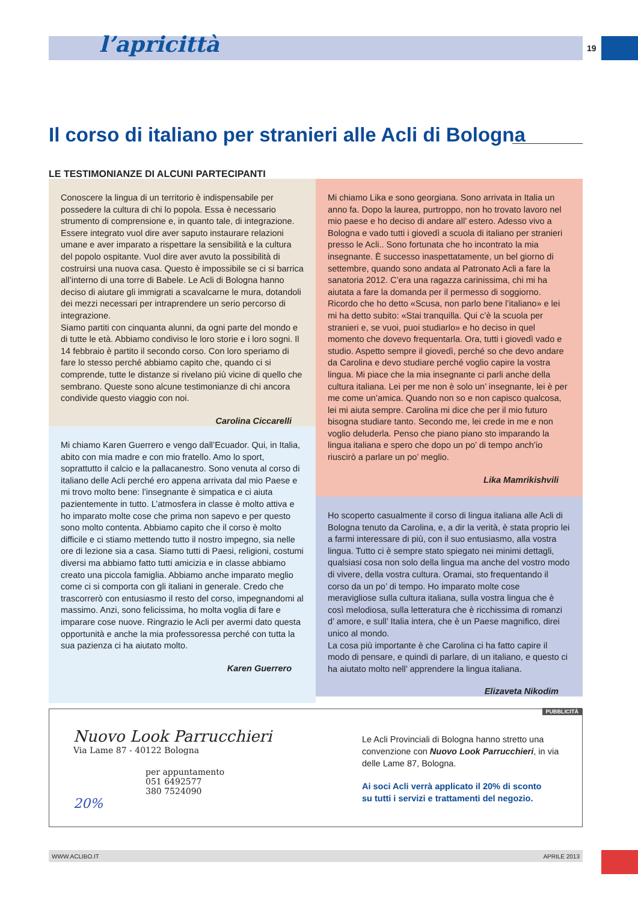l’apricittà 19
Il corso di italiano per stranieri alle Acli di Bologna
LE TESTIMONIANZE DI ALCUNI PARTECIPANTI
Conoscere la lingua di un territorio è indispensabile per possedere la cultura di chi lo popola. Essa è necessario strumento di comprensione e, in quanto tale, di integrazione. Essere integrato vuol dire aver saputo instaurare relazioni umane e aver imparato a rispettare la sensibilità e la cultura del popolo ospitante. Vuol dire aver avuto la possibilità di costruirsi una nuova casa. Questo è impossibile se ci si barrica all’interno di una torre di Babele. Le Acli di Bologna hanno deciso di aiutare gli immigrati a scavalcarne le mura, dotandoli dei mezzi necessari per intraprendere un serio percorso di integrazione.
Siamo partiti con cinquanta alunni, da ogni parte del mondo e di tutte le età. Abbiamo condiviso le loro storie e i loro sogni. Il 14 febbraio è partito il secondo corso. Con loro speriamo di fare lo stesso perché abbiamo capito che, quando ci si comprende, tutte le distanze si rivelano più vicine di quello che sembrano. Queste sono alcune testimonianze di chi ancora condivide questo viaggio con noi.
Carolina Ciccarelli
Mi chiamo Karen Guerrero e vengo dall’Ecuador. Qui, in Italia, abito con mia madre e con mio fratello. Amo lo sport, soprattutto il calcio e la pallacanestro. Sono venuta al corso di italiano delle Acli perché ero appena arrivata dal mio Paese e mi trovo molto bene: l’insegnante è simpatica e ci aiuta pazientemente in tutto. L’atmosfera in classe è molto attiva e ho imparato molte cose che prima non sapevo e per questo sono molto contenta. Abbiamo capito che il corso è molto difficile e ci stiamo mettendo tutto il nostro impegno, sia nelle ore di lezione sia a casa. Siamo tutti di Paesi, religioni, costumi diversi ma abbiamo fatto tutti amicizia e in classe abbiamo creato una piccola famiglia. Abbiamo anche imparato meglio come ci si comporta con gli italiani in generale. Credo che trascorrerò con entusiasmo il resto del corso, impegnandomi al massimo. Anzi, sono felicissima, ho molta voglia di fare e imparare cose nuove. Ringrazio le Acli per avermi dato questa opportunità e anche la mia professoressa perché con tutta la sua pazienza ci ha aiutato molto.
Karen Guerrero
Mi chiamo Lika e sono georgiana. Sono arrivata in Italia un anno fa. Dopo la laurea, purtroppo, non ho trovato lavoro nel mio paese e ho deciso di andare all’ estero. Adesso vivo a Bologna e vado tutti i giovedì a scuola di italiano per stranieri presso le Acli.. Sono fortunata che ho incontrato la mia insegnante. È successo inaspettatamente, un bel giorno di settembre, quando sono andata al Patronato Acli a fare la sanatoria 2012. C’era una ragazza carinissima, chi mi ha aiutata a fare la domanda per il permesso di soggiorno. Ricordo che ho detto «Scusa, non parlo bene l’italiano» e lei mi ha detto subito: «Stai tranquilla. Qui c’è la scuola per stranieri e, se vuoi, puoi studiarlo» e ho deciso in quel momento che dovevo frequentarla. Ora, tutti i giovedì vado e studio. Aspetto sempre il giovedì, perché so che devo andare da Carolina e devo studiare perché voglio capire la vostra lingua. Mi piace che la mia insegnante ci parli anche della cultura italiana. Lei per me non è solo un’ insegnante, lei è per me come un’amica. Quando non so e non capisco qualcosa, lei mi aiuta sempre. Carolina mi dice che per il mio futuro bisogna studiare tanto. Secondo me, lei crede in me e non voglio deluderla. Penso che piano piano sto imparando la lingua italiana e spero che dopo un po’ di tempo anch’io riuscirò a parlare un po’ meglio.
Lika Mamrikishvili
Ho scoperto casualmente il corso di lingua italiana alle Acli di Bologna tenuto da Carolina, e, a dir la verità, è stata proprio lei a farmi interessare di più, con il suo entusiasmo, alla vostra lingua. Tutto ci è sempre stato spiegato nei minimi dettagli, qualsiasi cosa non solo della lingua ma anche del vostro modo di vivere, della vostra cultura. Oramai, sto frequentando il corso da un po’ di tempo. Ho imparato molte cose meravigliose sulla cultura italiana, sulla vostra lingua che è così melodiosa, sulla letteratura che è ricchissima di romanzi d’ amore, e sull’ Italia intera, che è un Paese magnifico, direi unico al mondo.
La cosa più importante è che Carolina ci ha fatto capire il modo di pensare, e quindi di parlare, di un italiano, e questo ci ha aiutato molto nell’ apprendere la lingua italiana.
Elizaveta Nikodim
PUBBLICITÀ
Nuovo Look Parrucchieri
Via Lame 87 - 40122 Bologna
per appuntamento
051 6492577
380 7524090
20%
Le Acli Provinciali di Bologna hanno stretto una convenzione con Nuovo Look Parrucchieri, in via delle Lame 87, Bologna.
Ai soci Acli verrà applicato il 20% di sconto
su tutti i servizi e trattamenti del negozio.
WWW.ACLIBO.IT APRILE 2013